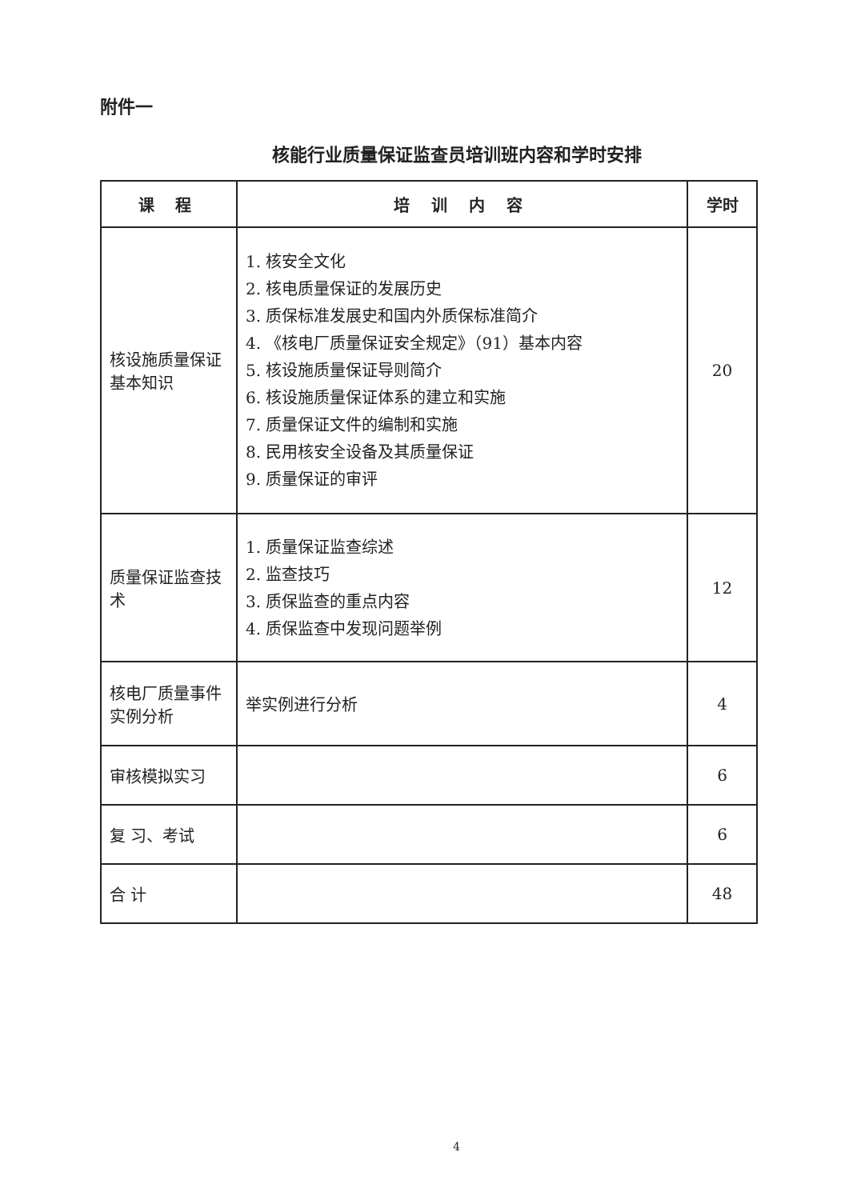附件一
核能行业质量保证监查员培训班内容和学时安排
| 课 程 | 培 训 内 容 | 学时 |
| --- | --- | --- |
| 核设施质量保证基本知识 | 1. 核安全文化 2. 核电质量保证的发展历史 3. 质保标准发展史和国内外质保标准简介 4. 《核电厂质量保证安全规定》（91）基本内容 5. 核设施质量保证导则简介 6. 核设施质量保证体系的建立和实施 7. 质量保证文件的编制和实施 8. 民用核安全设备及其质量保证 9. 质量保证的审评 | 20 |
| 质量保证监查技术 | 1. 质量保证监查综述 2. 监查技巧 3. 质保监查的重点内容 4. 质保监查中发现问题举例 | 12 |
| 核电厂质量事件实例分析 | 举实例进行分析 | 4 |
| 审核模拟实习 | | 6 |
| 复 习、考试 | | 6 |
| 合 计 | | 48 |
4